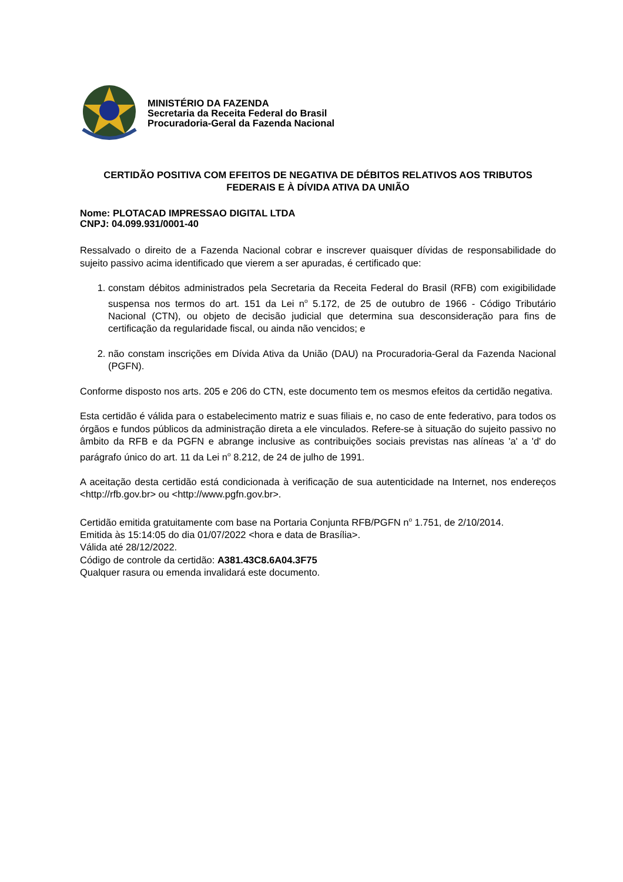MINISTÉRIO DA FAZENDA
Secretaria da Receita Federal do Brasil
Procuradoria-Geral da Fazenda Nacional
CERTIDÃO POSITIVA COM EFEITOS DE NEGATIVA DE DÉBITOS RELATIVOS AOS TRIBUTOS FEDERAIS E À DÍVIDA ATIVA DA UNIÃO
Nome: PLOTACAD IMPRESSAO DIGITAL LTDA
CNPJ: 04.099.931/0001-40
Ressalvado o direito de a Fazenda Nacional cobrar e inscrever quaisquer dívidas de responsabilidade do sujeito passivo acima identificado que vierem a ser apuradas, é certificado que:
1. constam débitos administrados pela Secretaria da Receita Federal do Brasil (RFB) com exigibilidade suspensa nos termos do art. 151 da Lei n<sup>o</sup> 5.172, de 25 de outubro de 1966 - Código Tributário Nacional (CTN), ou objeto de decisão judicial que determina sua desconsideração para fins de certificação da regularidade fiscal, ou ainda não vencidos; e
2. não constam inscrições em Dívida Ativa da União (DAU) na Procuradoria-Geral da Fazenda Nacional (PGFN).
Conforme disposto nos arts. 205 e 206 do CTN, este documento tem os mesmos efeitos da certidão negativa.
Esta certidão é válida para o estabelecimento matriz e suas filiais e, no caso de ente federativo, para todos os órgãos e fundos públicos da administração direta a ele vinculados. Refere-se à situação do sujeito passivo no âmbito da RFB e da PGFN e abrange inclusive as contribuições sociais previstas nas alíneas 'a' a 'd' do parágrafo único do art. 11 da Lei n<sup>o</sup> 8.212, de 24 de julho de 1991.
A aceitação desta certidão está condicionada à verificação de sua autenticidade na Internet, nos endereços <http://rfb.gov.br> ou <http://www.pgfn.gov.br>.
Certidão emitida gratuitamente com base na Portaria Conjunta RFB/PGFN n<sup>o</sup> 1.751, de 2/10/2014.
Emitida às 15:14:05 do dia 01/07/2022 <hora e data de Brasília>.
Válida até 28/12/2022.
Código de controle da certidão: A381.43C8.6A04.3F75
Qualquer rasura ou emenda invalidará este documento.